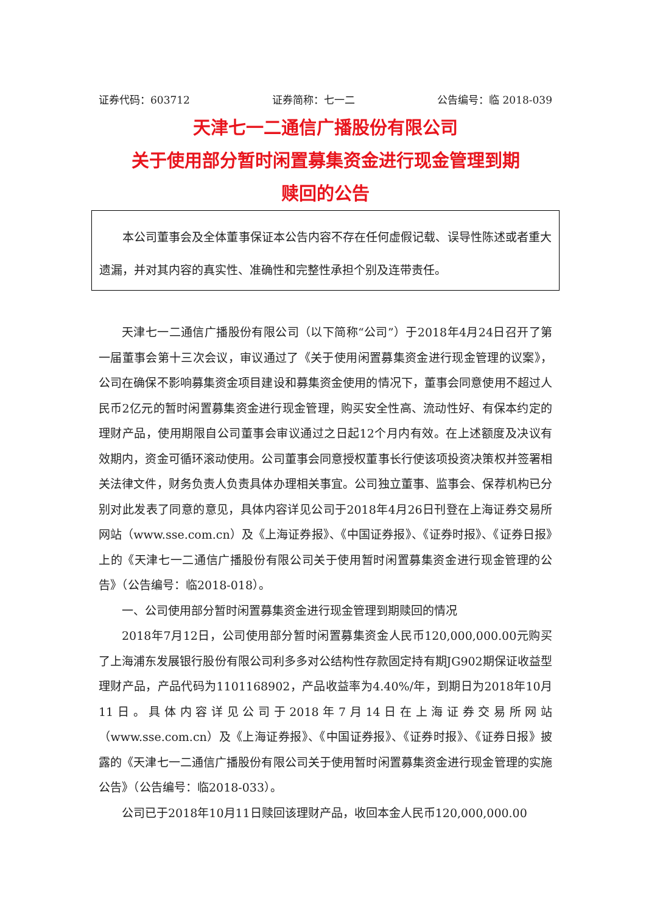证券代码：603712 证券简称：七一二 公告编号：临 2018-039
天津七一二通信广播股份有限公司
关于使用部分暂时闲置募集资金进行现金管理到期
赎回的公告
本公司董事会及全体董事保证本公告内容不存在任何虚假记载、误导性陈述或者重大遗漏，并对其内容的真实性、准确性和完整性承担个别及连带责任。
天津七一二通信广播股份有限公司（以下简称“公司”）于2018年4月24日召开了第一届董事会第十三次会议，审议通过了《关于使用闲置募集资金进行现金管理的议案》，公司在确保不影响募集资金项目建设和募集资金使用的情况下，董事会同意使用不超过人民币2亿元的暂时闲置募集资金进行现金管理，购买安全性高、流动性好、有保本约定的理财产品，使用期限自公司董事会审议通过之日起12个月内有效。在上述额度及决议有效期内，资金可循环滚动使用。公司董事会同意授权董事长行使该项投资决策权并签署相关法律文件，财务负责人负责具体办理相关事宜。公司独立董事、监事会、保荐机构已分别对此发表了同意的意见，具体内容详见公司于2018年4月26日刊登在上海证券交易所网站（www.sse.com.cn）及《上海证券报》、《中国证券报》、《证券时报》、《证券日报》上的《天津七一二通信广播股份有限公司关于使用暂时闲置募集资金进行现金管理的公告》（公告编号：临2018-018）。
一、公司使用部分暂时闲置募集资金进行现金管理到期赎回的情况
2018年7月12日，公司使用部分暂时闲置募集资金人民币120,000,000.00元购买了上海浦东发展银行股份有限公司利多多对公结构性存款固定持有期JG902期保证收益型理财产品，产品代码为1101168902，产品收益率为4.40%/年，到期日为2018年10月11日。具体内容详见公司于2018年7月14日在上海证券交易所网站（www.sse.com.cn）及《上海证券报》、《中国证券报》、《证券时报》、《证券日报》披露的《天津七一二通信广播股份有限公司关于使用暂时闲置募集资金进行现金管理的实施公告》（公告编号：临2018-033）。
公司已于2018年10月11日赎回该理财产品，收回本金人民币120,000,000.00